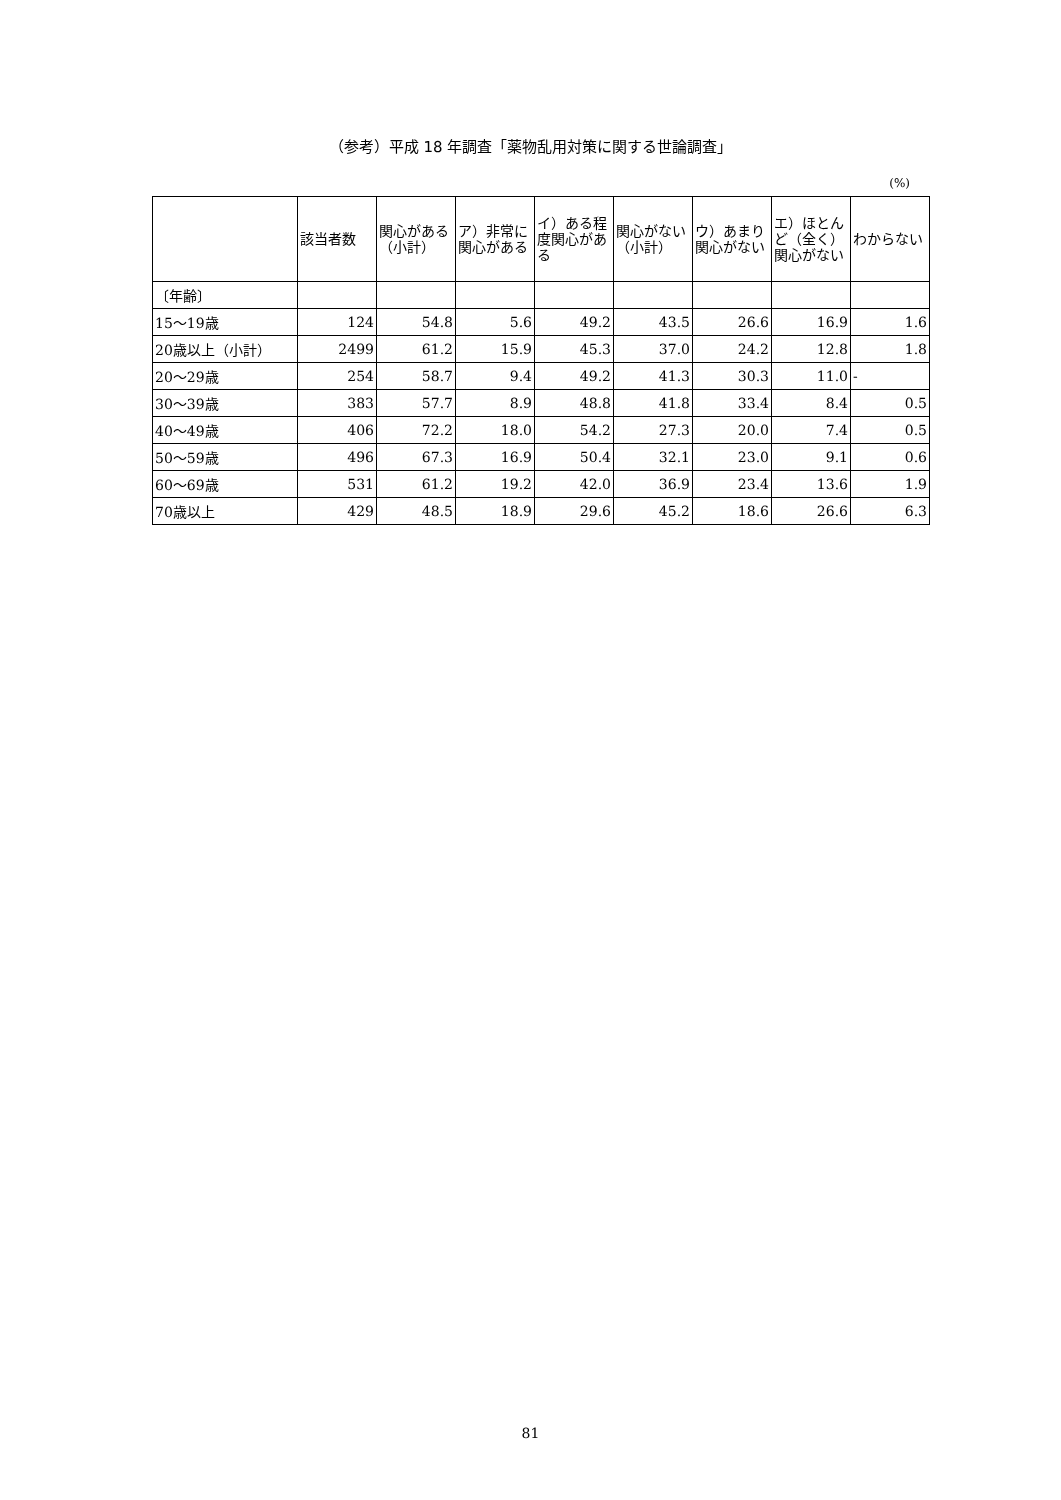（参考）平成 18 年調査「薬物乱用対策に関する世論調査」
(%)
| | 該当者数 | 関心がある（小計） | ア）非常に関心がある | イ）ある程度関心がある | 関心がない（小計） | ウ）あまり関心がない | エ）ほとんど（全く）関心がない | わからない |
| --- | --- | --- | --- | --- | --- | --- | --- | --- |
| 〔年齢〕 | | | | | | | | |
| 15～19歳 | 124 | 54.8 | 5.6 | 49.2 | 43.5 | 26.6 | 16.9 | 1.6 |
| 20歳以上（小計） | 2499 | 61.2 | 15.9 | 45.3 | 37.0 | 24.2 | 12.8 | 1.8 |
| 20～29歳 | 254 | 58.7 | 9.4 | 49.2 | 41.3 | 30.3 | 11.0 | - |
| 30～39歳 | 383 | 57.7 | 8.9 | 48.8 | 41.8 | 33.4 | 8.4 | 0.5 |
| 40～49歳 | 406 | 72.2 | 18.0 | 54.2 | 27.3 | 20.0 | 7.4 | 0.5 |
| 50～59歳 | 496 | 67.3 | 16.9 | 50.4 | 32.1 | 23.0 | 9.1 | 0.6 |
| 60～69歳 | 531 | 61.2 | 19.2 | 42.0 | 36.9 | 23.4 | 13.6 | 1.9 |
| 70歳以上 | 429 | 48.5 | 18.9 | 29.6 | 45.2 | 18.6 | 26.6 | 6.3 |
81